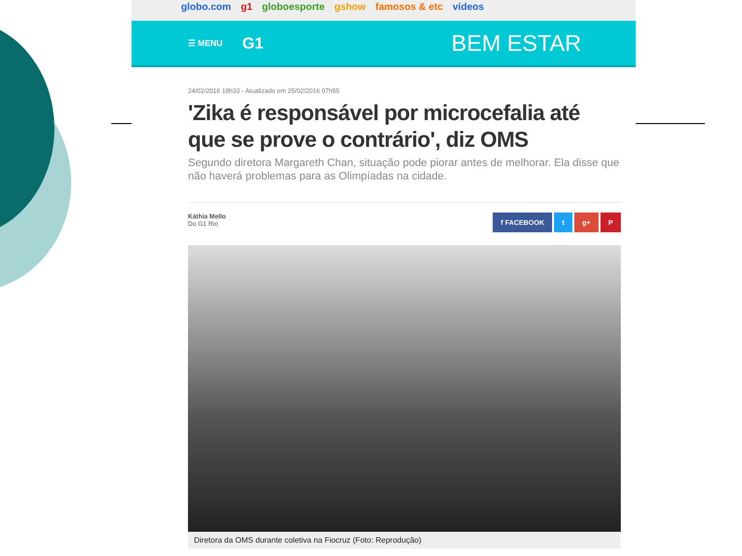globo.com g1 globoesporte gshow famosos & etc vídeos
☰ MENU G1 BEM ESTAR
24/02/2016 18h33 - Atualizado em 25/02/2016 07h55
'Zika é responsável por microcefalia até que se prove o contrário', diz OMS
Segundo diretora Margareth Chan, situação pode piorar antes de melhorar. Ela disse que não haverá problemas para as Olimpíadas na cidade.
Káthia Mello
Do G1 Rio
f FACEBOOK t g+ P
Diretora da OMS durante coletiva na Fiocruz (Foto: Reprodução)